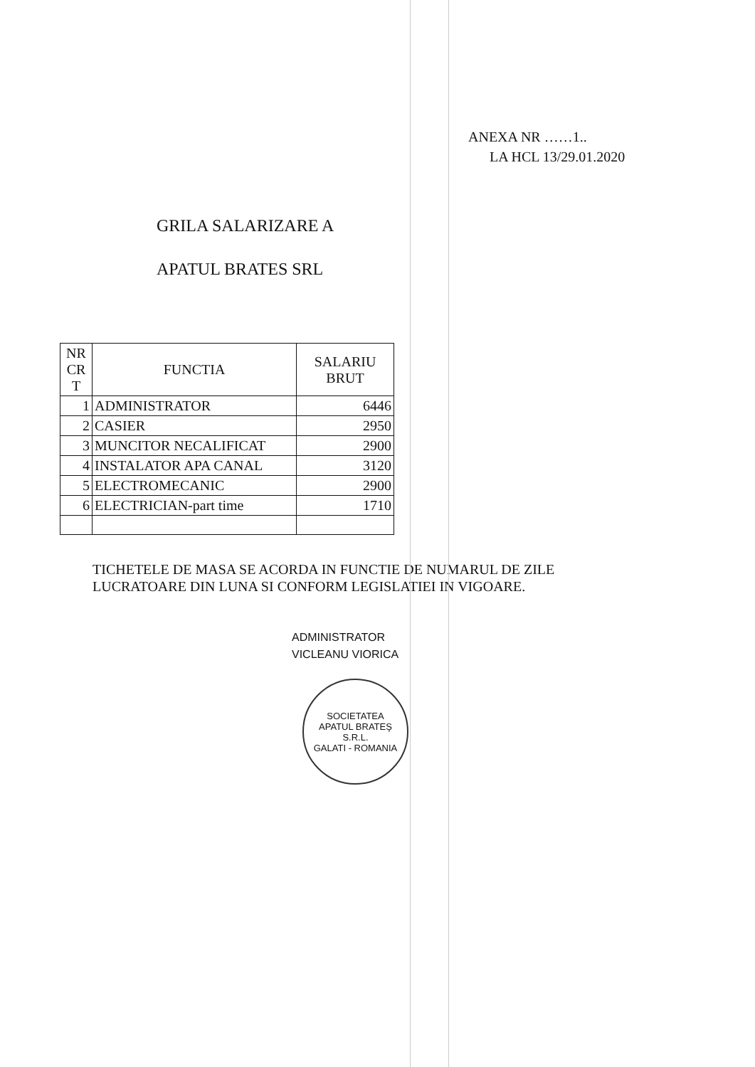ANEXA NR ……1..
LA HCL 13/29.01.2020
GRILA SALARIZARE A
APATUL BRATES SRL
| NR CR T | FUNCTIA | SALARIU BRUT |
| --- | --- | --- |
| 1 | ADMINISTRATOR | 6446 |
| 2 | CASIER | 2950 |
| 3 | MUNCITOR NECALIFICAT | 2900 |
| 4 | INSTALATOR APA CANAL | 3120 |
| 5 | ELECTROMECANIC | 2900 |
| 6 | ELECTRICIAN-part time | 1710 |
TICHETELE DE MASA SE ACORDA IN FUNCTIE DE NUMARUL DE ZILE LUCRATOARE DIN LUNA SI CONFORM LEGISLATIEI IN VIGOARE.
ADMINISTRATOR
VICLEANU VIORICA
SOCIETATEA
APATUL BRATEŞ
S.R.L.
GALATI - ROMANIA